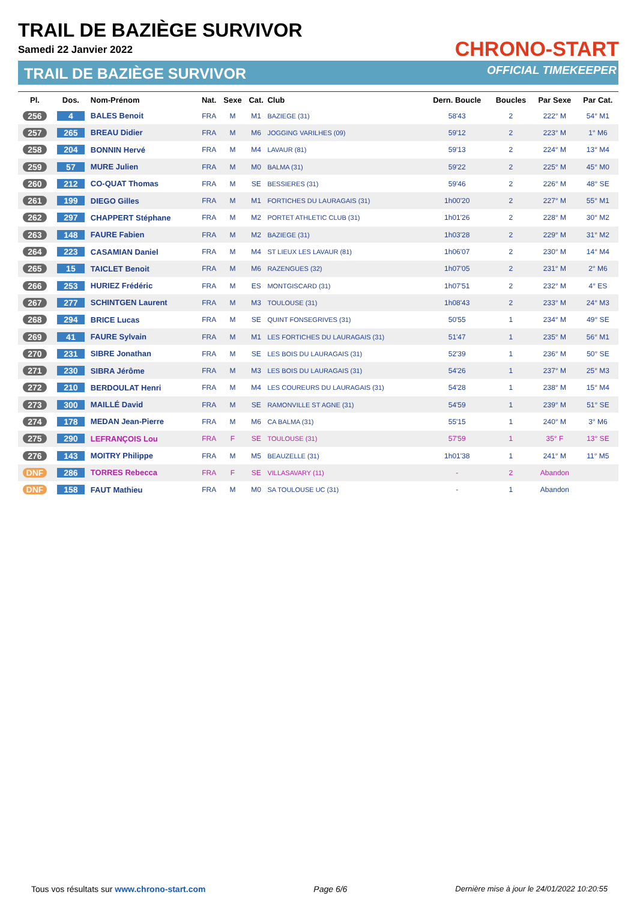TRAIL DE BAZIÈGE SURVIVOR
Samedi 22 Janvier 2022
TRAIL DE BAZIÈGE SURVIVOR
CHRONO-START
OFFICIAL TIMEKEEPER
| Pl. | Dos. | Nom-Prénom | Nat. | Sexe | Cat. | Club | Dern. Boucle | Boucles | Par Sexe | Par Cat. |
| --- | --- | --- | --- | --- | --- | --- | --- | --- | --- | --- |
| 256 | 4 | BALES Benoit | FRA | M | M1 | BAZIEGE (31) | 58'43 | 2 | 222° M | 54° M1 |
| 257 | 265 | BREAU Didier | FRA | M | M6 | JOGGING VARILHES (09) | 59'12 | 2 | 223° M | 1° M6 |
| 258 | 204 | BONNIN Hervé | FRA | M | M4 | LAVAUR (81) | 59'13 | 2 | 224° M | 13° M4 |
| 259 | 57 | MURE Julien | FRA | M | M0 | BALMA (31) | 59'22 | 2 | 225° M | 45° M0 |
| 260 | 212 | CO-QUAT Thomas | FRA | M | SE | BESSIERES (31) | 59'46 | 2 | 226° M | 48° SE |
| 261 | 199 | DIEGO Gilles | FRA | M | M1 | FORTICHES DU LAURAGAIS (31) | 1h00'20 | 2 | 227° M | 55° M1 |
| 262 | 297 | CHAPPERT Stéphane | FRA | M | M2 | PORTET ATHLETIC CLUB (31) | 1h01'26 | 2 | 228° M | 30° M2 |
| 263 | 148 | FAURE Fabien | FRA | M | M2 | BAZIEGE (31) | 1h03'28 | 2 | 229° M | 31° M2 |
| 264 | 223 | CASAMIAN Daniel | FRA | M | M4 | ST LIEUX LES LAVAUR (81) | 1h06'07 | 2 | 230° M | 14° M4 |
| 265 | 15 | TAICLET Benoit | FRA | M | M6 | RAZENGUES (32) | 1h07'05 | 2 | 231° M | 2° M6 |
| 266 | 253 | HURIEZ Frédéric | FRA | M | ES | MONTGISCARD (31) | 1h07'51 | 2 | 232° M | 4° ES |
| 267 | 277 | SCHINTGEN Laurent | FRA | M | M3 | TOULOUSE (31) | 1h08'43 | 2 | 233° M | 24° M3 |
| 268 | 294 | BRICE Lucas | FRA | M | SE | QUINT FONSEGRIVES (31) | 50'55 | 1 | 234° M | 49° SE |
| 269 | 41 | FAURE Sylvain | FRA | M | M1 | LES FORTICHES DU LAURAGAIS (31) | 51'47 | 1 | 235° M | 56° M1 |
| 270 | 231 | SIBRE Jonathan | FRA | M | SE | LES BOIS DU LAURAGAIS (31) | 52'39 | 1 | 236° M | 50° SE |
| 271 | 230 | SIBRA Jérôme | FRA | M | M3 | LES BOIS DU LAURAGAIS (31) | 54'26 | 1 | 237° M | 25° M3 |
| 272 | 210 | BERDOULAT Henri | FRA | M | M4 | LES COUREURS DU LAURAGAIS (31) | 54'28 | 1 | 238° M | 15° M4 |
| 273 | 300 | MAILLÉ David | FRA | M | SE | RAMONVILLE ST AGNE (31) | 54'59 | 1 | 239° M | 51° SE |
| 274 | 178 | MEDAN Jean-Pierre | FRA | M | M6 | CA BALMA (31) | 55'15 | 1 | 240° M | 3° M6 |
| 275 | 290 | LEFRANÇOIS Lou | FRA | F | SE | TOULOUSE (31) | 57'59 | 1 | 35° F | 13° SE |
| 276 | 143 | MOITRY Philippe | FRA | M | M5 | BEAUZELLE (31) | 1h01'38 | 1 | 241° M | 11° M5 |
| DNF | 286 | TORRES Rebecca | FRA | F | SE | VILLASAVARY (11) | - | 2 | Abandon | |
| DNF | 158 | FAUT Mathieu | FRA | M | M0 | SA TOULOUSE UC (31) | - | 1 | Abandon | |
Tous vos résultats sur www.chrono-start.com Page 6/6 Dernière mise à jour le 24/01/2022 10:20:55